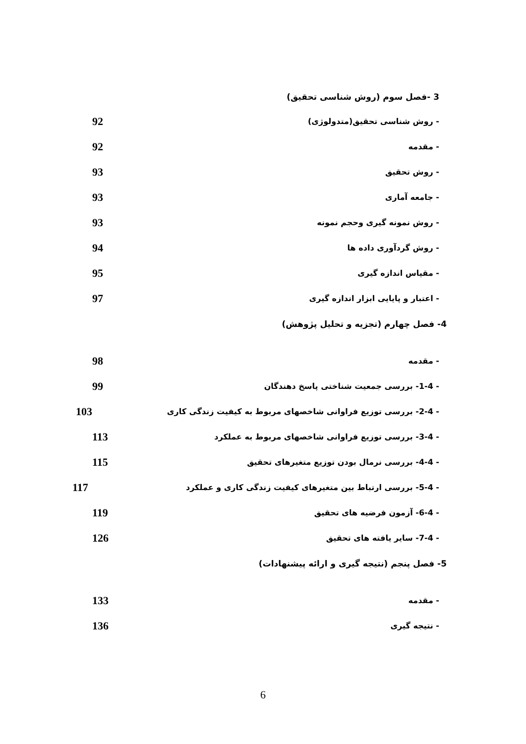3 -فصل سوم (روش شناسی تحقیق)
- روش شناسی تحقیق(متدولوژی)
92
- مقدمه
92
- روش تحقیق
93
- جامعه آماری
93
- روش نمونه گیری وحجم نمونه
93
- روش گردآوری داده ها
94
- مقیاس اندازه گیری
95
- اعتبار و پایایی ابزار اندازه گیری
97
4- فصل چهارم (تجزیه و تحلیل پژوهش)
- مقدمه
98
- 1-4- بررسی جمعیت شناختی پاسخ دهندگان
99
- 2-4- بررسی توزیع فراوانی شاخصهای مربوط به کیفیت زندگی کاری
103
- 3-4- بررسی توزیع فراوانی شاخصهای مربوط به عملکرد
113
- 4-4- بررسی نرمال بودن توزیع متغیرهای تحقیق
115
- 5-4- بررسی ارتباط بین متغیرهای کیفیت زندگی کاری و عملکرد
117
- 6-4- آزمون فرضیه های تحقیق
119
- 7-4- سایر یافته های تحقیق
126
5- فصل پنجم (نتیجه گیری و ارائه پیشنهادات)
- مقدمه
133
- نتیجه گیری
136
6